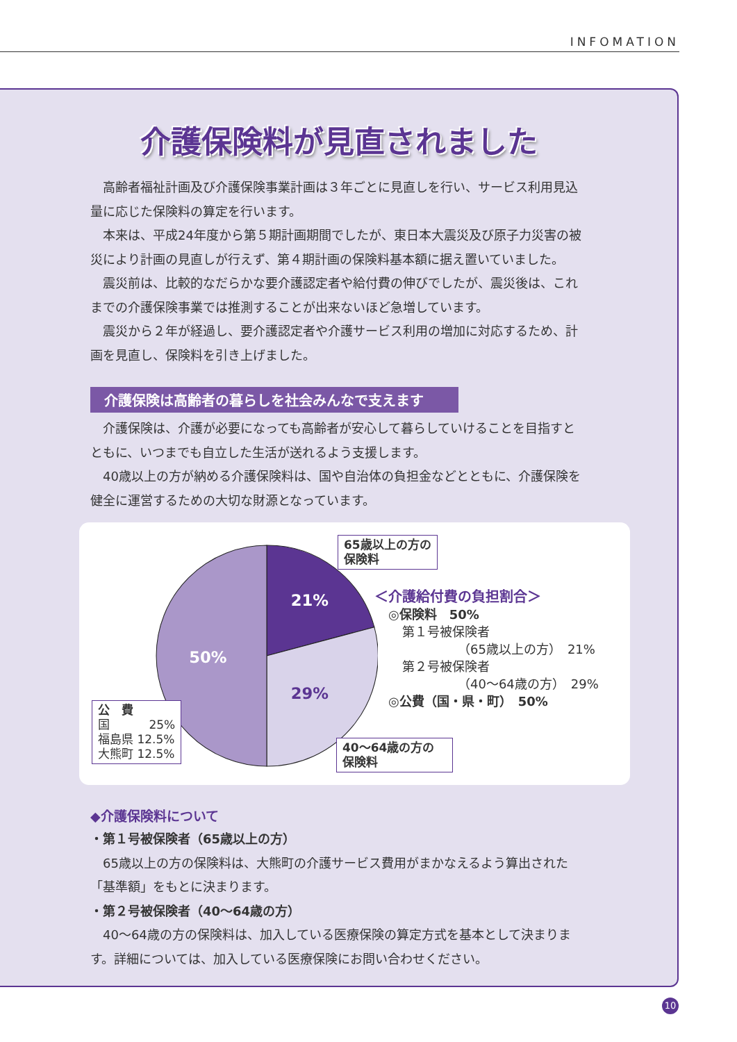INFOMATION
介護保険料が見直されました
高齢者福祉計画及び介護保険事業計画は３年ごとに見直しを行い、サービス利用見込量に応じた保険料の算定を行います。
本来は、平成24年度から第５期計画期間でしたが、東日本大震災及び原子力災害の被災により計画の見直しが行えず、第４期計画の保険料基本額に据え置いていました。
震災前は、比較的なだらかな要介護認定者や給付費の伸びでしたが、震災後は、これまでの介護保険事業では推測することが出来ないほど急増しています。
震災から２年が経過し、要介護認定者や介護サービス利用の増加に対応するため、計画を見直し、保険料を引き上げました。
介護保険は高齢者の暮らしを社会みんなで支えます
介護保険は、介護が必要になっても高齢者が安心して暮らしていけることを目指すとともに、いつまでも自立した生活が送れるよう支援します。
40歳以上の方が納める介護保険料は、国や自治体の負担金などとともに、介護保険を健全に運営するための大切な財源となっています。
21%
29%
50%
65歳以上の方の
保険料
40〜64歳の方の
保険料
公　費
国　　　 25%
福島県 12.5%
大熊町 12.5%
＜介護給付費の負担割合＞
◎保険料　50%
第１号被保険者
（65歳以上の方）　21%
第２号被保険者
（40〜64歳の方）　29%
◎公費（国・県・町）　50%
◆介護保険料について
・第１号被保険者（65歳以上の方）
65歳以上の方の保険料は、大熊町の介護サービス費用がまかなえるよう算出された「基準額」をもとに決まります。
・第２号被保険者（40〜64歳の方）
40〜64歳の方の保険料は、加入している医療保険の算定方式を基本として決まります。詳細については、加入している医療保険にお問い合わせください。
10